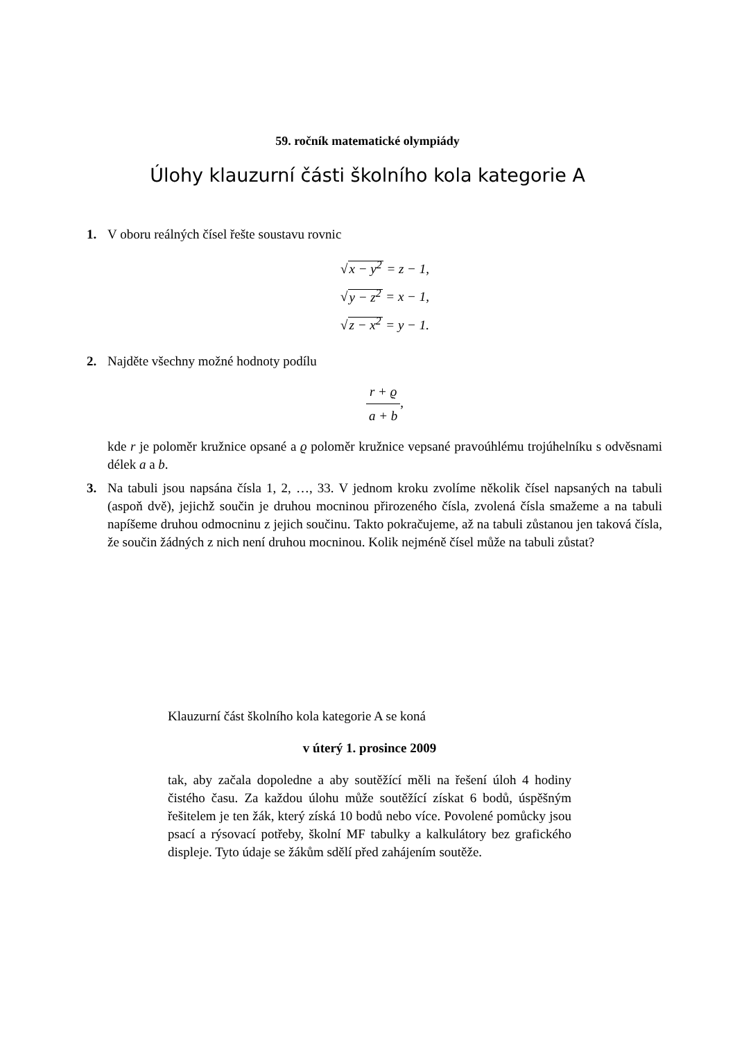59. ročník matematické olympiády
Úlohy klauzurní části školního kola kategorie A
1. V oboru reálných čísel řešte soustavu rovnic
√x − y<sup>2</sup> = z − 1,
√y − z<sup>2</sup> = x − 1,
√z − x<sup>2</sup> = y − 1.
2. Najděte všechny možné hodnoty podílu
r + ϱ a + b,
kde r je poloměr kružnice opsané a ϱ poloměr kružnice vepsané pravoúhlému trojúhelníku s odvěsnami délek a a b.
3. Na tabuli jsou napsána čísla 1, 2, …, 33. V jednom kroku zvolíme několik čísel napsaných na tabuli (aspoň dvě), jejichž součin je druhou mocninou přirozeného čísla, zvolená čísla smažeme a na tabuli napíšeme druhou odmocninu z jejich součinu. Takto pokračujeme, až na tabuli zůstanou jen taková čísla, že součin žádných z nich není druhou mocninou. Kolik nejméně čísel může na tabuli zůstat?
Klauzurní část školního kola kategorie A se koná
v úterý 1. prosince 2009
tak, aby začala dopoledne a aby soutěžící měli na řešení úloh 4 hodiny čistého času. Za každou úlohu může soutěžící získat 6 bodů, úspěšným řešitelem je ten žák, který získá 10 bodů nebo více. Povolené pomůcky jsou psací a rýsovací potřeby, školní MF tabulky a kalkulátory bez grafického displeje. Tyto údaje se žákům sdělí před zahájením soutěže.